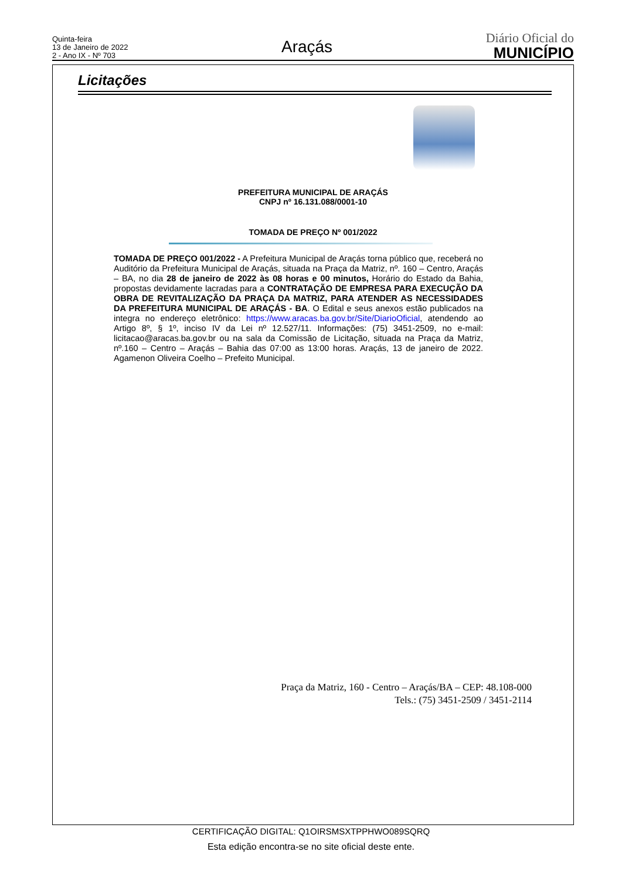Quinta-feira
13 de Janeiro de 2022
2 - Ano IX - Nº 703
Araçás
Diário Oficial do
MUNICÍPIO
Licitações
PREFEITURA MUNICIPAL DE ARAÇÁS
CNPJ nº 16.131.088/0001-10
TOMADA DE PREÇO Nº 001/2022
TOMADA DE PREÇO 001/2022 - A Prefeitura Municipal de Araçás torna público que, receberá no Auditório da Prefeitura Municipal de Araçás, situada na Praça da Matriz, nº. 160 – Centro, Araçás – BA, no dia 28 de janeiro de 2022 às 08 horas e 00 minutos, Horário do Estado da Bahia, propostas devidamente lacradas para a CONTRATAÇÃO DE EMPRESA PARA EXECUÇÃO DA OBRA DE REVITALIZAÇÃO DA PRAÇA DA MATRIZ, PARA ATENDER AS NECESSIDADES DA PREFEITURA MUNICIPAL DE ARAÇÁS - BA. O Edital e seus anexos estão publicados na integra no endereço eletrônico: https://www.aracas.ba.gov.br/Site/DiarioOficial, atendendo ao Artigo 8º, § 1º, inciso IV da Lei nº 12.527/11. Informações: (75) 3451-2509, no e-mail: licitacao@aracas.ba.gov.br ou na sala da Comissão de Licitação, situada na Praça da Matriz, nº.160 – Centro – Araçás – Bahia das 07:00 as 13:00 horas. Araçás, 13 de janeiro de 2022. Agamenon Oliveira Coelho – Prefeito Municipal.
Praça da Matriz, 160 - Centro – Araçás/BA – CEP: 48.108-000
Tels.: (75) 3451-2509 / 3451-2114
CERTIFICAÇÃO DIGITAL: Q1OIRSMSXTPPHWO089SQRQ
Esta edição encontra-se no site oficial deste ente.